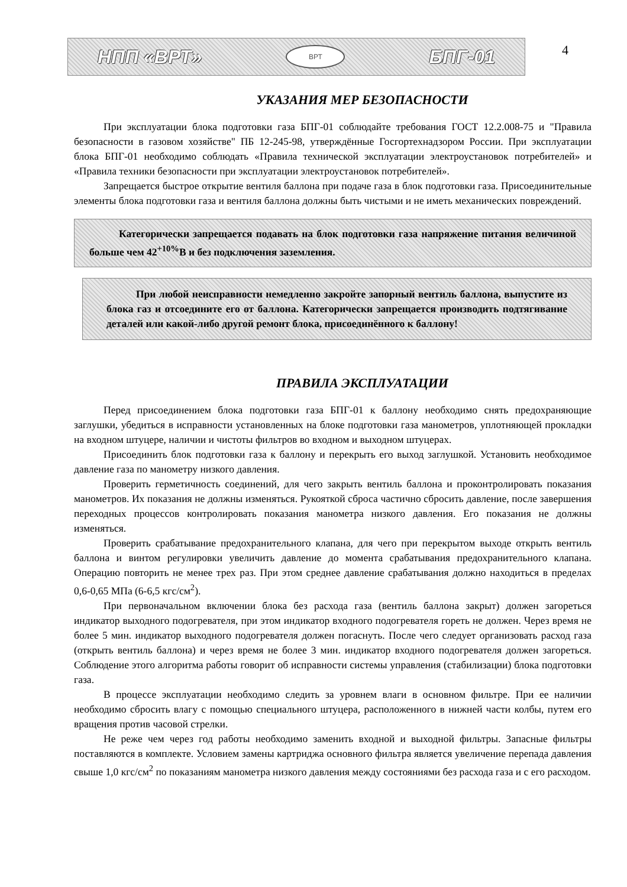НПП «ВРТ»
ВРТ
БПГ-01
4
УКАЗАНИЯ МЕР БЕЗОПАСНОСТИ
При эксплуатации блока подготовки газа БПГ-01 соблюдайте требования ГОСТ 12.2.008-75 и "Правила безопасности в газовом хозяйстве" ПБ 12-245-98, утверждённые Госгортехнадзором России. При эксплуатации блока БПГ-01 необходимо соблюдать «Правила технической эксплуатации электроустановок потребителей» и «Правила техники безопасности при эксплуатации электроустановок потребителей».
Запрещается быстрое открытие вентиля баллона при подаче газа в блок подготовки газа. Присоединительные элементы блока подготовки газа и вентиля баллона должны быть чистыми и не иметь механических повреждений.
Категорически запрещается подавать на блок подготовки газа напряжение питания величиной больше чем 42<sup>+10%</sup>В и без подключения заземления.
При любой неисправности немедленно закройте запорный вентиль баллона, выпустите из блока газ и отсоедините его от баллона. Категорически запрещается производить подтягивание деталей или какой-либо другой ремонт блока, присоединённого к баллону!
ПРАВИЛА ЭКСПЛУАТАЦИИ
Перед присоединением блока подготовки газа БПГ-01 к баллону необходимо снять предохраняющие заглушки, убедиться в исправности установленных на блоке подготовки газа манометров, уплотняющей прокладки на входном штуцере, наличии и чистоты фильтров во входном и выходном штуцерах.
Присоединить блок подготовки газа к баллону и перекрыть его выход заглушкой. Установить необходимое давление газа по манометру низкого давления.
Проверить герметичность соединений, для чего закрыть вентиль баллона и проконтролировать показания манометров. Их показания не должны изменяться. Рукояткой сброса частично сбросить давление, после завершения переходных процессов контролировать показания манометра низкого давления. Его показания не должны изменяться.
Проверить срабатывание предохранительного клапана, для чего при перекрытом выходе открыть вентиль баллона и винтом регулировки увеличить давление до момента срабатывания предохранительного клапана. Операцию повторить не менее трех раз. При этом среднее давление срабатывания должно находиться в пределах 0,6-0,65 МПа (6-6,5 кгс/см<sup>2</sup>).
При первоначальном включении блока без расхода газа (вентиль баллона закрыт) должен загореться индикатор выходного подогревателя, при этом индикатор входного подогревателя гореть не должен. Через время не более 5 мин. индикатор выходного подогревателя должен погаснуть. После чего следует организовать расход газа (открыть вентиль баллона) и через время не более 3 мин. индикатор входного подогревателя должен загореться. Соблюдение этого алгоритма работы говорит об исправности системы управления (стабилизации) блока подготовки газа.
В процессе эксплуатации необходимо следить за уровнем влаги в основном фильтре. При ее наличии необходимо сбросить влагу с помощью специального штуцера, расположенного в нижней части колбы, путем его вращения против часовой стрелки.
Не реже чем через год работы необходимо заменить входной и выходной фильтры. Запасные фильтры поставляются в комплекте. Условием замены картриджа основного фильтра является увеличение перепада давления свыше 1,0 кгс/см<sup>2</sup> по показаниям манометра низкого давления между состояниями без расхода газа и с его расходом.